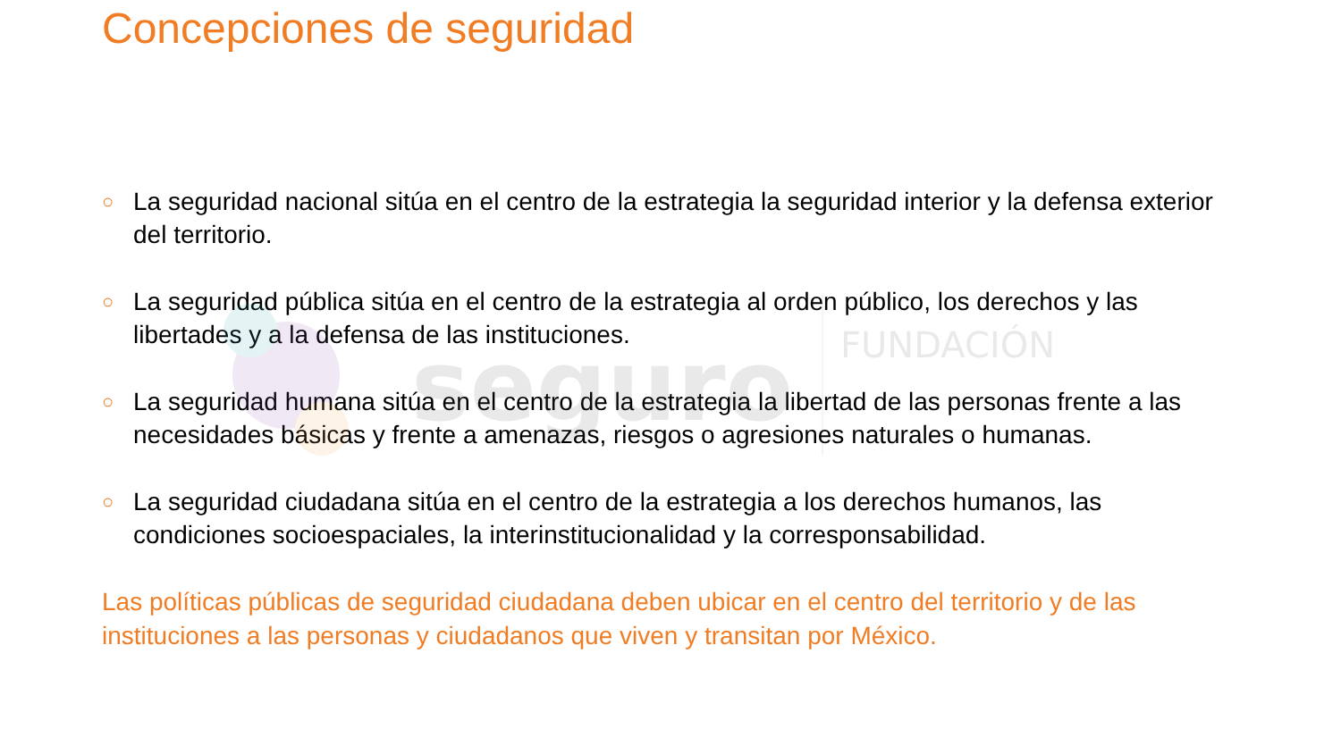seguro
FUNDACIÓN
Concepciones de seguridad
○ La seguridad nacional sitúa en el centro de la estrategia la seguridad interior y la defensa exterior del territorio.
○ La seguridad pública sitúa en el centro de la estrategia al orden público, los derechos y las libertades y a la defensa de las instituciones.
○ La seguridad humana sitúa en el centro de la estrategia la libertad de las personas frente a las necesidades básicas y frente a amenazas, riesgos o agresiones naturales o humanas.
○ La seguridad ciudadana sitúa en el centro de la estrategia a los derechos humanos, las condiciones socioespaciales, la interinstitucionalidad y la corresponsabilidad.
Las políticas públicas de seguridad ciudadana deben ubicar en el centro del territorio y de las instituciones a las personas y ciudadanos que viven y transitan por México.